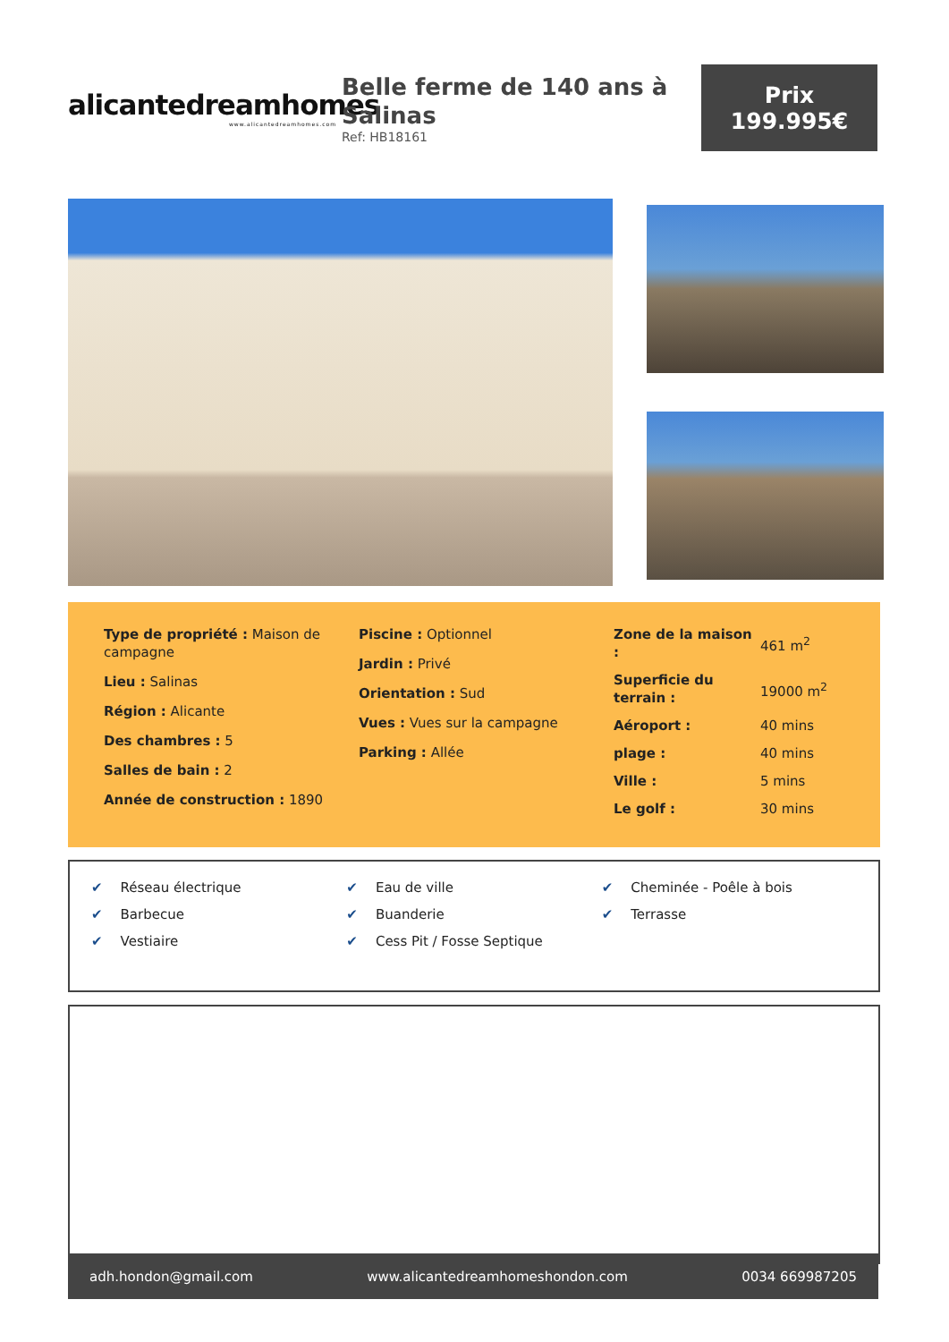alicantedreamhomes
www.alicantedreamhomes.com
Belle ferme de 140 ans à Salinas
Ref: HB18161
Prix
199.995€
Type de propriété : Maison de campagne
Lieu : Salinas
Région : Alicante
Des chambres : 5
Salles de bain : 2
Année de construction : 1890
Piscine : Optionnel
Jardin : Privé
Orientation : Sud
Vues : Vues sur la campagne
Parking : Allée
| Zone de la maison : | 461 m<sup>2</sup> |
| Superficie du terrain : | 19000 m<sup>2</sup> |
| Aéroport : | 40 mins |
| plage : | 40 mins |
| Ville : | 5 mins |
| Le golf : | 30 mins |
✔ Réseau électrique
✔ Eau de ville
✔ Cheminée - Poêle à bois
✔ Barbecue
✔ Buanderie
✔ Terrasse
✔ Vestiaire
✔ Cess Pit / Fosse Septique
adh.hondon@gmail.com www.alicantedreamhomeshondon.com 0034 669987205